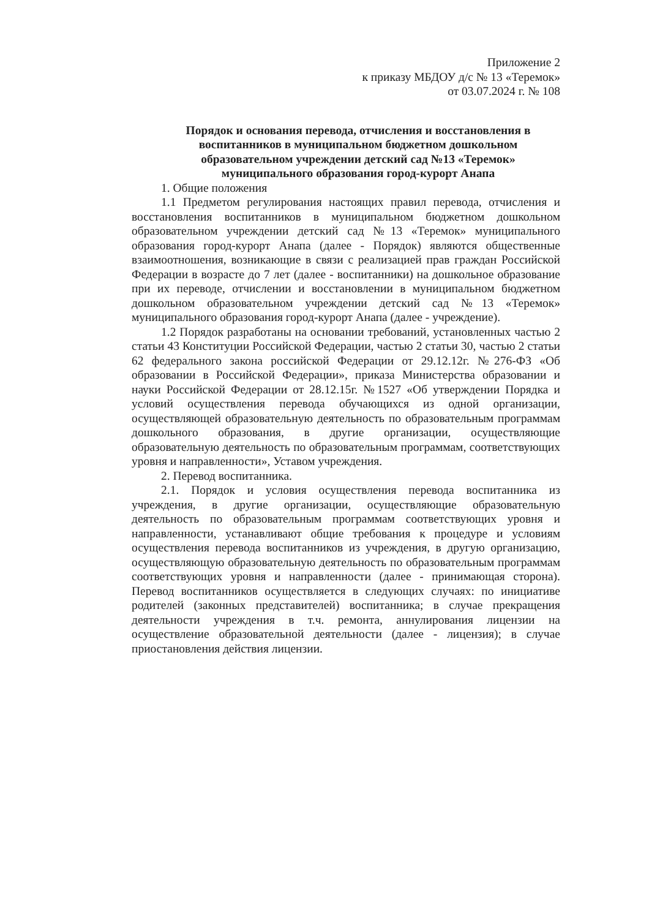Приложение 2
к приказу МБДОУ д/с № 13 «Теремок»
от 03.07.2024 г. № 108
Порядок и основания перевода, отчисления и восстановления в воспитанников в муниципальном бюджетном дошкольном образовательном учреждении детский сад №13 «Теремок» муниципального образования город-курорт Анапа
1. Общие положения
1.1 Предметом регулирования настоящих правил перевода, отчисления и восстановления воспитанников в муниципальном бюджетном дошкольном образовательном учреждении детский сад №13 «Теремок» муниципального образования город-курорт Анапа (далее - Порядок) являются общественные взаимоотношения, возникающие в связи с реализацией прав граждан Российской Федерации в возрасте до 7 лет (далее - воспитанники) на дошкольное образование при их переводе, отчислении и восстановлении в муниципальном бюджетном дошкольном образовательном учреждении детский сад №13 «Теремок» муниципального образования город-курорт Анапа (далее - учреждение).
1.2 Порядок разработаны на основании требований, установленных частью 2 статьи 43 Конституции Российской Федерации, частью 2 статьи 30, частью 2 статьи 62 федерального закона российской Федерации от 29.12.12г. №276-ФЗ «Об образовании в Российской Федерации», приказа Министерства образовании и науки Российской Федерации от 28.12.15г. №1527 «Об утверждении Порядка и условий осуществления перевода обучающихся из одной организации, осуществляющей образовательную деятельность по образовательным программам дошкольного образования, в другие организации, осуществляющие образовательную деятельность по образовательным программам, соответствующих уровня и направленности», Уставом учреждения.
2. Перевод воспитанника.
2.1. Порядок и условия осуществления перевода воспитанника из учреждения, в другие организации, осуществляющие образовательную деятельность по образовательным программам соответствующих уровня и направленности, устанавливают общие требования к процедуре и условиям осуществления перевода воспитанников из учреждения, в другую организацию, осуществляющую образовательную деятельность по образовательным программам соответствующих уровня и направленности (далее - принимающая сторона). Перевод воспитанников осуществляется в следующих случаях: по инициативе родителей (законных представителей) воспитанника; в случае прекращения деятельности учреждения в т.ч. ремонта, аннулирования лицензии на осуществление образовательной деятельности (далее - лицензия); в случае приостановления действия лицензии.